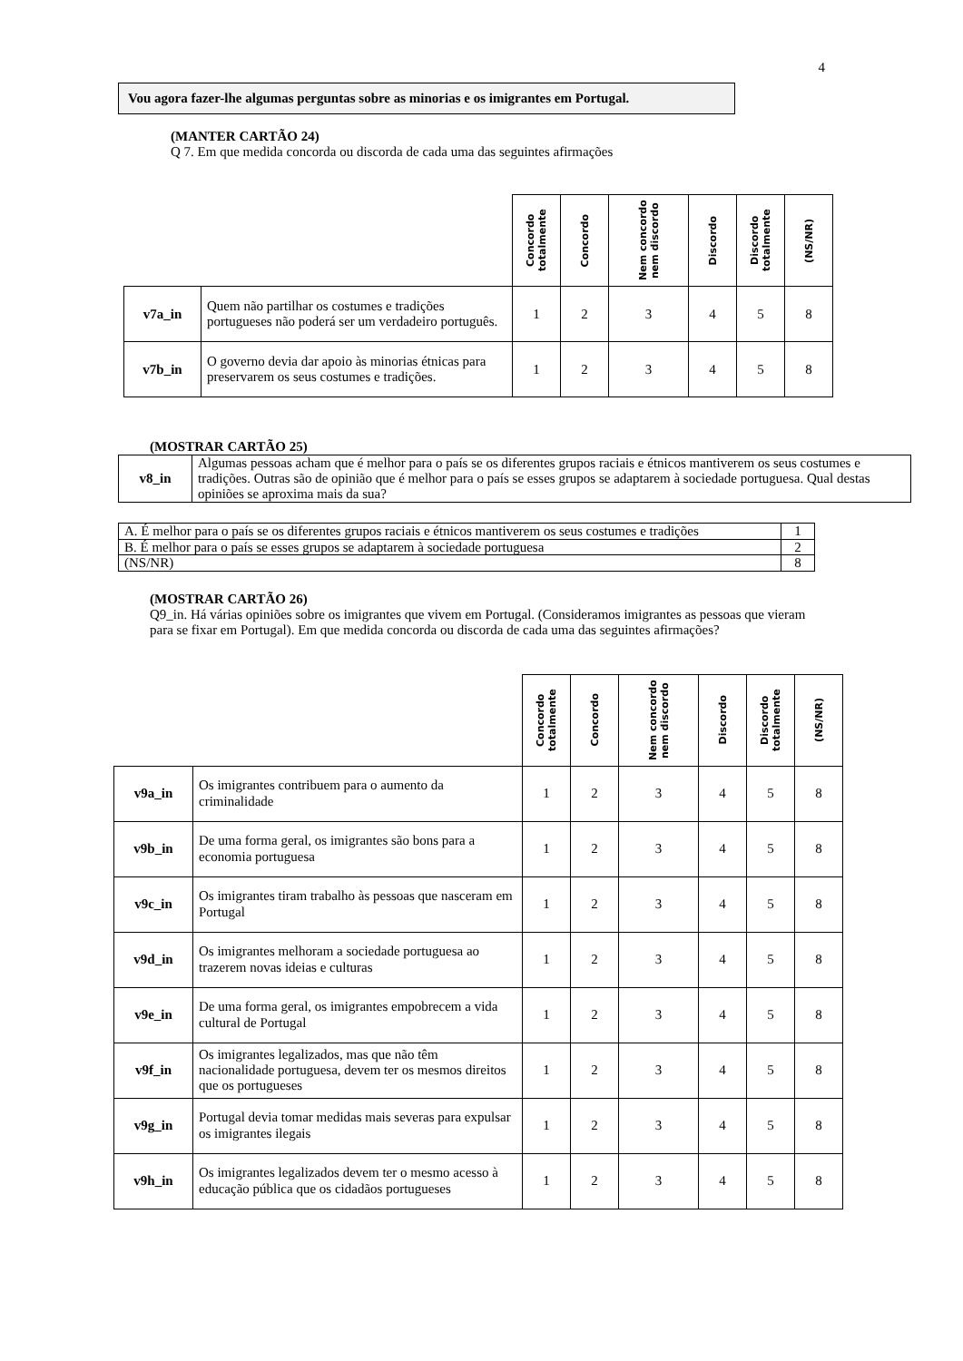4
Vou agora fazer-lhe algumas perguntas sobre as minorias e os imigrantes em Portugal.
(MANTER CARTÃO 24)
Q 7. Em que medida concorda ou discorda de cada uma das seguintes afirmações
| | | Concordo totalmente | Concordo | Nem concordo nem discordo | Discordo | Discordo totalmente | (NS/NR) |
| --- | --- | --- | --- | --- | --- | --- | --- |
| v7a_in | Quem não partilhar os costumes e tradições portugueses não poderá ser um verdadeiro português. | 1 | 2 | 3 | 4 | 5 | 8 |
| v7b_in | O governo devia dar apoio às minorias étnicas para preservarem os seus costumes e tradições. | 1 | 2 | 3 | 4 | 5 | 8 |
(MOSTRAR CARTÃO 25)
| v8_in | Algumas pessoas acham que é melhor para o país se os diferentes grupos raciais e étnicos mantiverem os seus costumes e tradições. Outras são de opinião que é melhor para o país se esses grupos se adaptarem à sociedade portuguesa. Qual destas opiniões se aproxima mais da sua? |
| A. É melhor para o país se os diferentes grupos raciais e étnicos mantiverem os seus costumes e tradições | 1 |
| B. É melhor para o país se esses grupos se adaptarem à sociedade portuguesa | 2 |
| (NS/NR) | 8 |
(MOSTRAR CARTÃO 26)
Q9_in. Há várias opiniões sobre os imigrantes que vivem em Portugal. (Consideramos imigrantes as pessoas que vieram para se fixar em Portugal). Em que medida concorda ou discorda de cada uma das seguintes afirmações?
| | | Concordo totalmente | Concordo | Nem concordo nem discordo | Discordo | Discordo totalmente | (NS/NR) |
| --- | --- | --- | --- | --- | --- | --- | --- |
| v9a_in | Os imigrantes contribuem para o aumento da criminalidade | 1 | 2 | 3 | 4 | 5 | 8 |
| v9b_in | De uma forma geral, os imigrantes são bons para a economia portuguesa | 1 | 2 | 3 | 4 | 5 | 8 |
| v9c_in | Os imigrantes tiram trabalho às pessoas que nasceram em Portugal | 1 | 2 | 3 | 4 | 5 | 8 |
| v9d_in | Os imigrantes melhoram a sociedade portuguesa ao trazerem novas ideias e culturas | 1 | 2 | 3 | 4 | 5 | 8 |
| v9e_in | De uma forma geral, os imigrantes empobrecem a vida cultural de Portugal | 1 | 2 | 3 | 4 | 5 | 8 |
| v9f_in | Os imigrantes legalizados, mas que não têm nacionalidade portuguesa, devem ter os mesmos direitos que os portugueses | 1 | 2 | 3 | 4 | 5 | 8 |
| v9g_in | Portugal devia tomar medidas mais severas para expulsar os imigrantes ilegais | 1 | 2 | 3 | 4 | 5 | 8 |
| v9h_in | Os imigrantes legalizados devem ter o mesmo acesso à educação pública que os cidadãos portugueses | 1 | 2 | 3 | 4 | 5 | 8 |